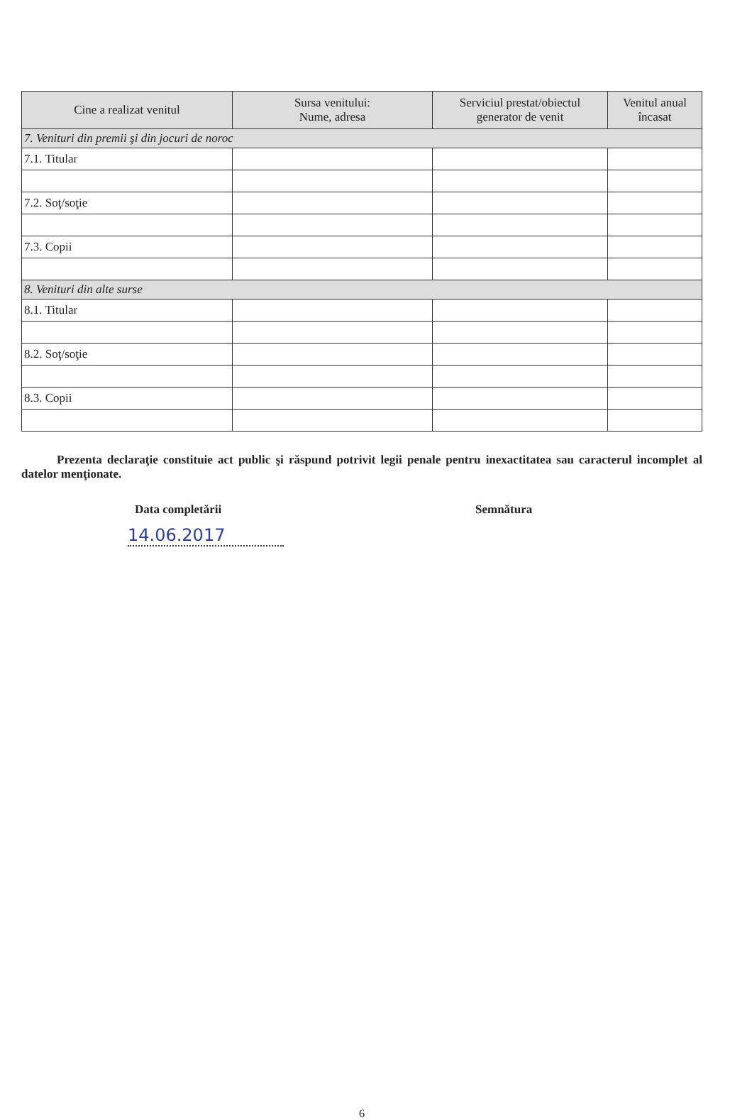| Cine a realizat venitul | Sursa venitului: Nume, adresa | Serviciul prestat/obiectul generator de venit | Venitul anual încasat |
| --- | --- | --- | --- |
| 7. Venituri din premii şi din jocuri de noroc | | | |
| 7.1. Titular | | | |
| 7.2. Soţ/soţie | | | |
| 7.3. Copii | | | |
| 8. Venituri din alte surse | | | |
| 8.1. Titular | | | |
| 8.2. Soţ/soţie | | | |
| 8.3. Copii | | | |
Prezenta declaraţie constituie act public şi răspund potrivit legii penale pentru inexactitatea sau caracterul incomplet al datelor menţionate.
Data completării Semnătura
14.06.2017
6